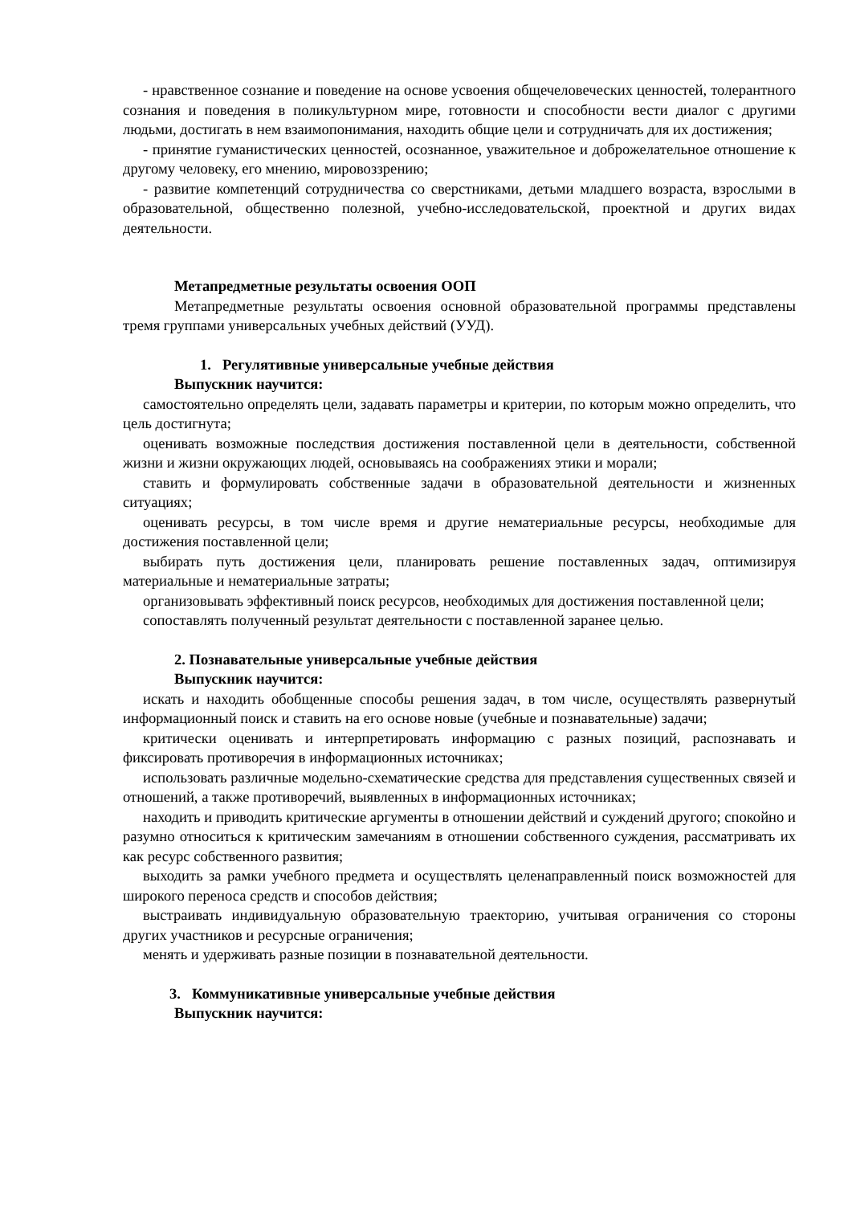- нравственное сознание и поведение на основе усвоения общечеловеческих ценностей, толерантного сознания и поведения в поликультурном мире, готовности и способности вести диалог с другими людьми, достигать в нем взаимопонимания, находить общие цели и сотрудничать для их достижения;
- принятие гуманистических ценностей, осознанное, уважительное и доброжелательное отношение к другому человеку, его мнению, мировоззрению;
- развитие компетенций сотрудничества со сверстниками, детьми младшего возраста, взрослыми в образовательной, общественно полезной, учебно-исследовательской, проектной и других видах деятельности.
Метапредметные результаты освоения ООП
Метапредметные результаты освоения основной образовательной программы представлены тремя группами универсальных учебных действий (УУД).
1. Регулятивные универсальные учебные действия
Выпускник научится:
самостоятельно определять цели, задавать параметры и критерии, по которым можно определить, что цель достигнута;
оценивать возможные последствия достижения поставленной цели в деятельности, собственной жизни и жизни окружающих людей, основываясь на соображениях этики и морали;
ставить и формулировать собственные задачи в образовательной деятельности и жизненных ситуациях;
оценивать ресурсы, в том числе время и другие нематериальные ресурсы, необходимые для достижения поставленной цели;
выбирать путь достижения цели, планировать решение поставленных задач, оптимизируя материальные и нематериальные затраты;
организовывать эффективный поиск ресурсов, необходимых для достижения поставленной цели;
сопоставлять полученный результат деятельности с поставленной заранее целью.
2. Познавательные универсальные учебные действия
Выпускник научится:
искать и находить обобщенные способы решения задач, в том числе, осуществлять развернутый информационный поиск и ставить на его основе новые (учебные и познавательные) задачи;
критически оценивать и интерпретировать информацию с разных позиций, распознавать и фиксировать противоречия в информационных источниках;
использовать различные модельно-схематические средства для представления существенных связей и отношений, а также противоречий, выявленных в информационных источниках;
находить и приводить критические аргументы в отношении действий и суждений другого; спокойно и разумно относиться к критическим замечаниям в отношении собственного суждения, рассматривать их как ресурс собственного развития;
выходить за рамки учебного предмета и осуществлять целенаправленный поиск возможностей для широкого переноса средств и способов действия;
выстраивать индивидуальную образовательную траекторию, учитывая ограничения со стороны других участников и ресурсные ограничения;
менять и удерживать разные позиции в познавательной деятельности.
3. Коммуникативные универсальные учебные действия
Выпускник научится: